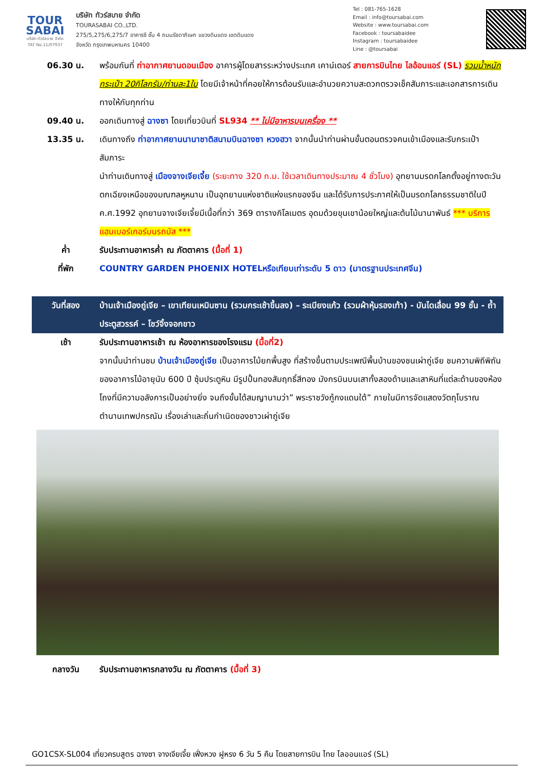TOUR
SABAI
บริษัท ทัวร์สบาย จำกัด
TAT No.11/07937
บริษัท ทัวร์สบาย จำกัด
TOURASABAI CO.,LTD.
275/5,275/6,275/7 อาคารซี ชั้น 4 ถนนรัชดาภิเษก แขวงดินแดง เขตดินแดง
จังหวัด กรุงเทพมหานคร 10400
Tel : 081-765-1628
Email : info@toursabai.com
Website : www.toursabai.com
Facebook : toursabaidee
Instagram : toursabaidee
Line : @toursabai
| 06.30 น. | พร้อมกันที่ ท่าอากาศยานดอนเมือง อาคารผู้โดยสารระหว่างประเทศ เคาน์เตอร์ สายการบินไทย ไลอ้อนแอร์ (SL) รวมน้ำหนักกระเป๋า 20กิโลกรัม/ท่านละ1ใบ โดยมีเจ้าหน้าที่คอยให้การต้อนรับและอำนวยความสะดวกตรวจเช็คสัมภาระและเอกสารการเดินทางให้กับทุกท่าน |
| 09.40 น. | ออกเดินทางสู่ ฉางซา โดยเที่ยวบินที่ SL934 ** ไม่มีอาหารบนเครื่อง ** |
| 13.35 น. | เดินทางถึง ท่าอากาศยานนานาชาติสนามบินฉางซา หวงฮวา จากนั้นนำท่านผ่านขั้นตอนตรวจคนเข้าเมืองและรับกระเป๋าสัมภาระ นำท่านเดินทางสู่ เมืองจางเจียเจี้ย (ระยะทาง 320 ก.ม. ใช้เวลาเดินทางประมาณ 4 ชั่วโมง) อุทยานมรดกโลกตั้งอยู่ทางตะวันตกเฉียงเหนือของมณฑลหูหนาน เป็นอุทยานแห่งชาติแห่งแรกของจีน และได้รับการประกาศให้เป็นมรดกโลกธรรมชาติในปี ค.ศ.1992 อุทยานจางเจียเจี้ยมีเนื้อที่กว่า 369 ตารางกิโลเมตร อุดมด้วยขุนเขาน้อยใหญ่และต้นไม้นานาพันธ์ *** บริการ แฮมเบอร์เกอร์บนรถบัส *** |
| ค่ำ | รับประทานอาหารค่ำ ณ ภัตตาคาร (มื้อที่ 1) |
| ที่พัก | COUNTRY GARDEN PHOENIX HOTELหรือเทียบเท่าระดับ 5 ดาว (มาตรฐานประเทศจีน) |
| วันที่สอง | บ้านเจ้าเมืองถู่เจีย – เขาเทียนเหมินซาน (รวมกระเช้าขึ้นลง) – ระเบียงแก้ว (รวมผ้าหุ้มรองเท้า) - บันไดเลื่อน 99 ชั้น - ถ้ำประตูสวรรค์ – โชว์จิ้งจอกขาว |
| เช้า | รับประทานอาหารเช้า ณ ห้องอาหารของโรงแรม (มื้อที่2) จากนั้นนำท่านชม บ้านเจ้าเมืองถู่เจีย เป็นอาคารไม้ยกพื้นสูง ที่สร้างขึ้นตามประเพณีพื้นบ้านของชนเผ่าถู่เจีย ชมความพิถีพิถันของอาคารไม้อายุนับ 600 ปี ซุ้มประตูหิน มีรูปปั้นทองสัมฤทธิ์สีทอง มังกรบินบนเสาทั้งสองด้านและเสาหินที่แต่ละด้านของห้องโถงที่มีความอลังการเป็นอย่างยิ่ง จนถึงขั้นได้สมญานามว่า” พระราชวังกู้กงแดนใต้” ภายในมีการจัดแสดงวัตถุโบราณ ตำนานเทพปกรณัม เรื่องเล่าและถิ่นกำเนิดของชาวเผ่าถู่เจีย |
| กลางวัน | รับประทานอาหารกลางวัน ณ ภัตตาคาร (มื้อที่ 3) |
GO1CSX-SL004 เที่ยวครบสูตร ฉางซา จางเจียเจี้ย เฟิ่งหวง ฝูหรง 6 วัน 5 คืน โดยสายการบิน ไทย ไลออนแอร์ (SL)